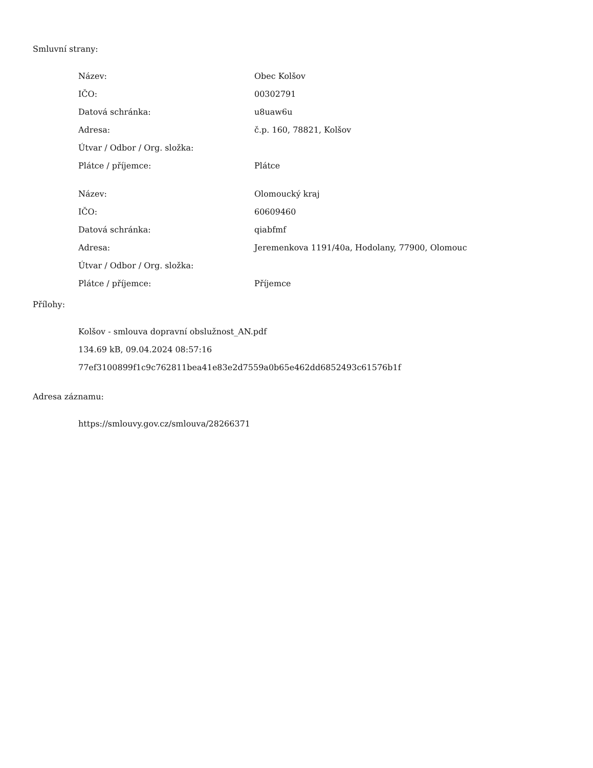Smluvní strany:
| Název: | Obec Kolšov |
| IČO: | 00302791 |
| Datová schránka: | u8uaw6u |
| Adresa: | č.p. 160, 78821, Kolšov |
| Útvar / Odbor / Org. složka: | |
| Plátce / příjemce: | Plátce |
| Název: | Olomoucký kraj |
| IČO: | 60609460 |
| Datová schránka: | qiabfmf |
| Adresa: | Jeremenkova 1191/40a, Hodolany, 77900, Olomouc |
| Útvar / Odbor / Org. složka: | |
| Plátce / příjemce: | Příjemce |
Přílohy:
Kolšov - smlouva dopravní obslužnost_AN.pdf
134.69 kB, 09.04.2024 08:57:16
77ef3100899f1c9c762811bea41e83e2d7559a0b65e462dd6852493c61576b1f
Adresa záznamu:
https://smlouvy.gov.cz/smlouva/28266371